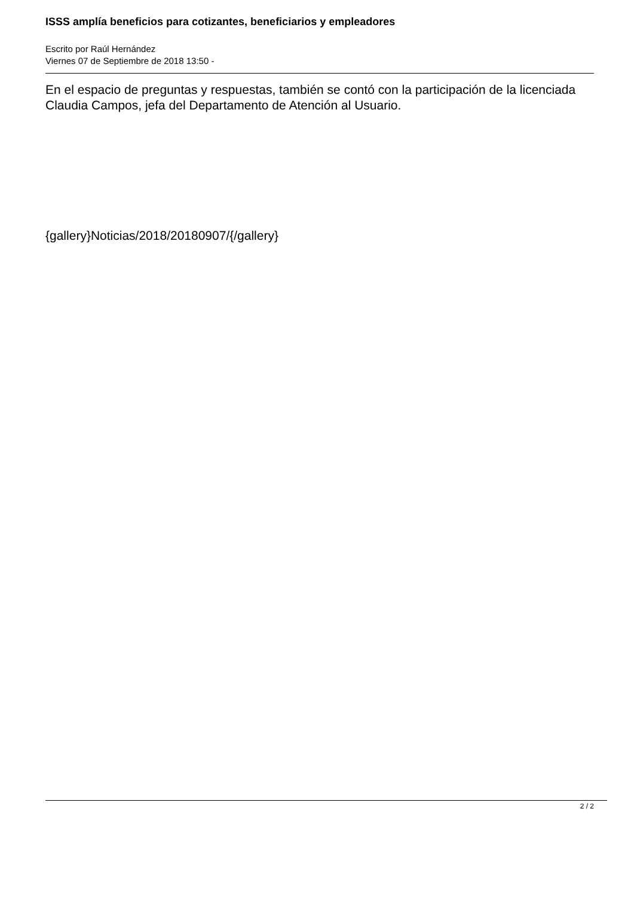ISSS amplía beneficios para cotizantes, beneficiarios y empleadores
Escrito por Raúl Hernández
Viernes 07 de Septiembre de 2018 13:50 -
En el espacio de preguntas y respuestas, también se contó con la participación de la licenciada Claudia Campos, jefa del Departamento de Atención al Usuario.
{gallery}Noticias/2018/20180907/{/gallery}
2 / 2